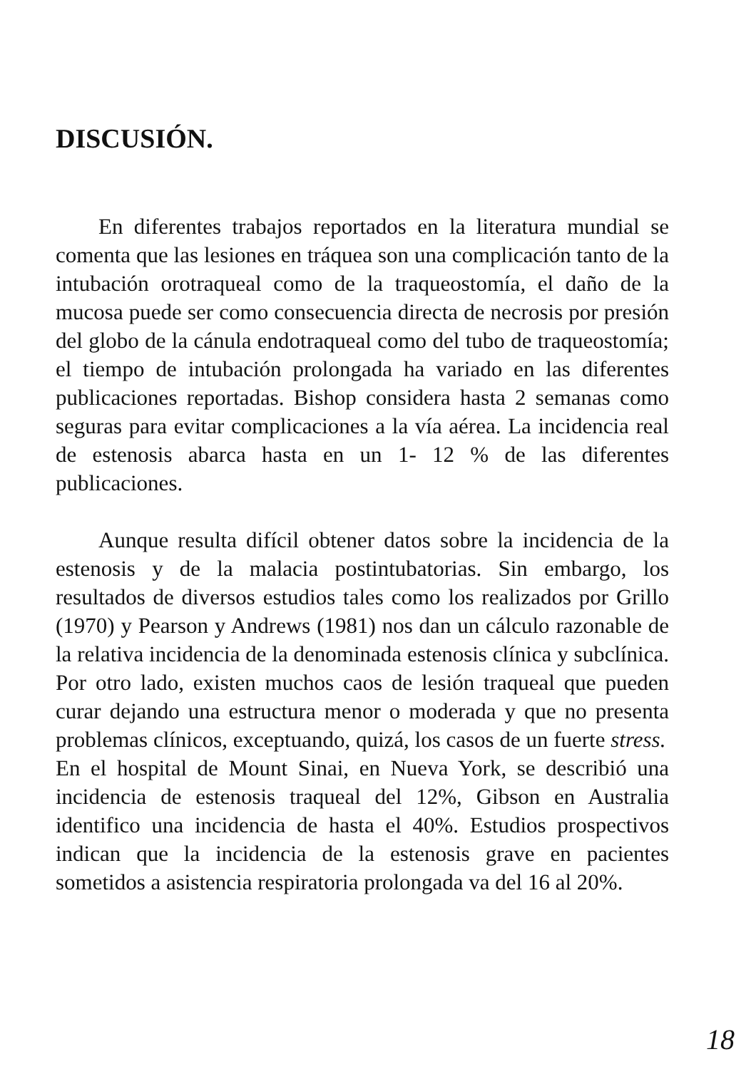DISCUSIÓN.
En diferentes trabajos reportados en la literatura mundial se comenta que las lesiones en tráquea son una complicación tanto de la intubación orotraqueal como de la traqueostomía, el daño de la mucosa puede ser como consecuencia directa de necrosis por presión del globo de la cánula endotraqueal como del tubo de traqueostomía; el tiempo de intubación prolongada ha variado en las diferentes publicaciones reportadas. Bishop considera hasta 2 semanas como seguras para evitar complicaciones a la vía aérea. La incidencia real de estenosis abarca hasta en un 1- 12 % de las diferentes publicaciones.
Aunque resulta difícil obtener datos sobre la incidencia de la estenosis y de la malacia postintubatorias. Sin embargo, los resultados de diversos estudios tales como los realizados por Grillo (1970) y Pearson y Andrews (1981) nos dan un cálculo razonable de la relativa incidencia de la denominada estenosis clínica y subclínica. Por otro lado, existen muchos caos de lesión traqueal que pueden curar dejando una estructura menor o moderada y que no presenta problemas clínicos, exceptuando, quizá, los casos de un fuerte stress.
En el hospital de Mount Sinai, en Nueva York, se describió una incidencia de estenosis traqueal del 12%, Gibson en Australia identifico una incidencia de hasta el 40%. Estudios prospectivos indican que la incidencia de la estenosis grave en pacientes sometidos a asistencia respiratoria prolongada va del 16 al 20%.
18